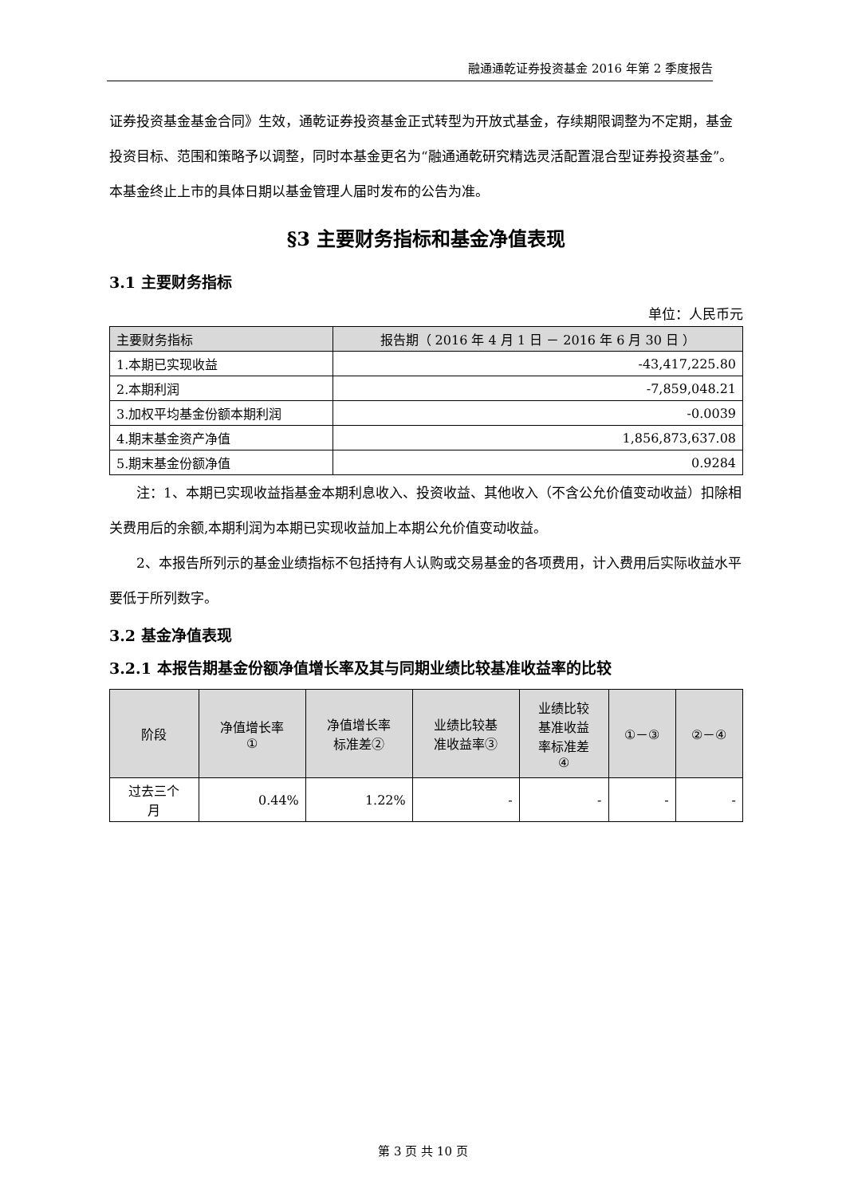融通通乾证券投资基金 2016 年第 2 季度报告
证券投资基金基金合同》生效，通乾证券投资基金正式转型为开放式基金，存续期限调整为不定期，基金投资目标、范围和策略予以调整，同时本基金更名为“融通通乾研究精选灵活配置混合型证券投资基金”。本基金终止上市的具体日期以基金管理人届时发布的公告为准。
§3 主要财务指标和基金净值表现
3.1 主要财务指标
单位：人民币元
| 主要财务指标 | 报告期（ 2016 年 4 月 1 日 － 2016 年 6 月 30 日 ） |
| --- | --- |
| 1.本期已实现收益 | -43,417,225.80 |
| 2.本期利润 | -7,859,048.21 |
| 3.加权平均基金份额本期利润 | -0.0039 |
| 4.期末基金资产净值 | 1,856,873,637.08 |
| 5.期末基金份额净值 | 0.9284 |
注：1、本期已实现收益指基金本期利息收入、投资收益、其他收入（不含公允价值变动收益）扣除相关费用后的余额,本期利润为本期已实现收益加上本期公允价值变动收益。
2、本报告所列示的基金业绩指标不包括持有人认购或交易基金的各项费用，计入费用后实际收益水平要低于所列数字。
3.2 基金净值表现
3.2.1 本报告期基金份额净值增长率及其与同期业绩比较基准收益率的比较
| 阶段 | 净值增长率 ① | 净值增长率 标准差② | 业绩比较基 准收益率③ | 业绩比较 基准收益 率标准差 ④ | ①－③ | ②－④ |
| --- | --- | --- | --- | --- | --- | --- |
| 过去三个 月 | 0.44% | 1.22% | - | - | - | - |
第 3 页 共 10 页